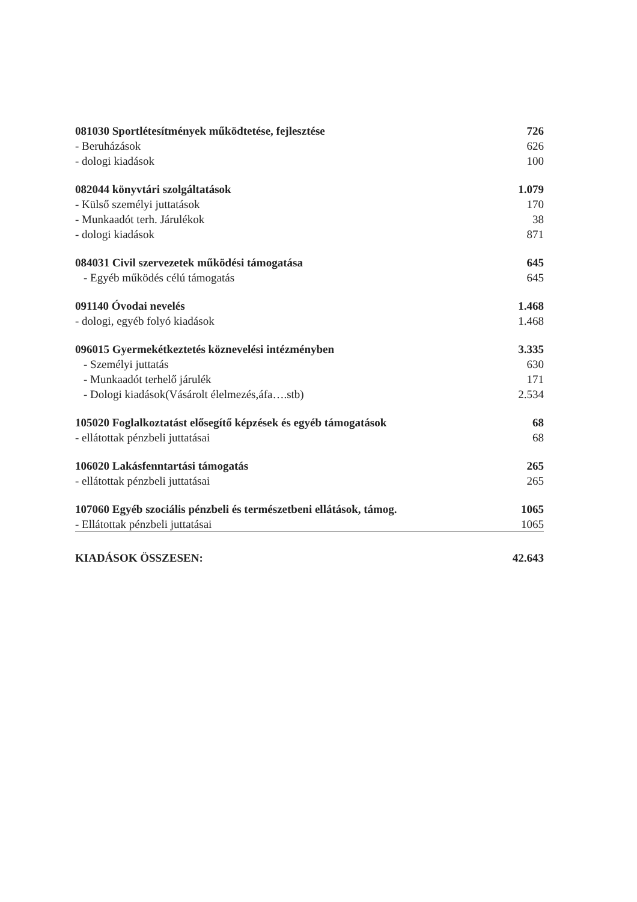| 081030 Sportlétesítmények működtetése, fejlesztése | 726 |
| - Beruházások | 626 |
| - dologi kiadások | 100 |
| 082044 könyvtári szolgáltatások | 1.079 |
| - Külső személyi juttatások | 170 |
| - Munkaadót terh. Járulékok | 38 |
| - dologi kiadások | 871 |
| 084031 Civil szervezetek működési támogatása | 645 |
| - Egyéb működés célú támogatás | 645 |
| 091140 Óvodai nevelés | 1.468 |
| - dologi, egyéb folyó kiadások | 1.468 |
| 096015 Gyermekétkeztetés köznevelési intézményben | 3.335 |
| - Személyi juttatás | 630 |
| - Munkaadót terhelő járulék | 171 |
| - Dologi kiadások(Vásárolt élelmezés,áfa….stb) | 2.534 |
| 105020 Foglalkoztatást elősegítő képzések és egyéb támogatások | 68 |
| - ellátottak pénzbeli juttatásai | 68 |
| 106020 Lakásfenntartási támogatás | 265 |
| - ellátottak pénzbeli juttatásai | 265 |
| 107060 Egyéb szociális pénzbeli és természetbeni ellátások, támog. | 1065 |
| - Ellátottak pénzbeli juttatásai | 1065 |
| KIADÁSOK ÖSSZESEN: | 42.643 |